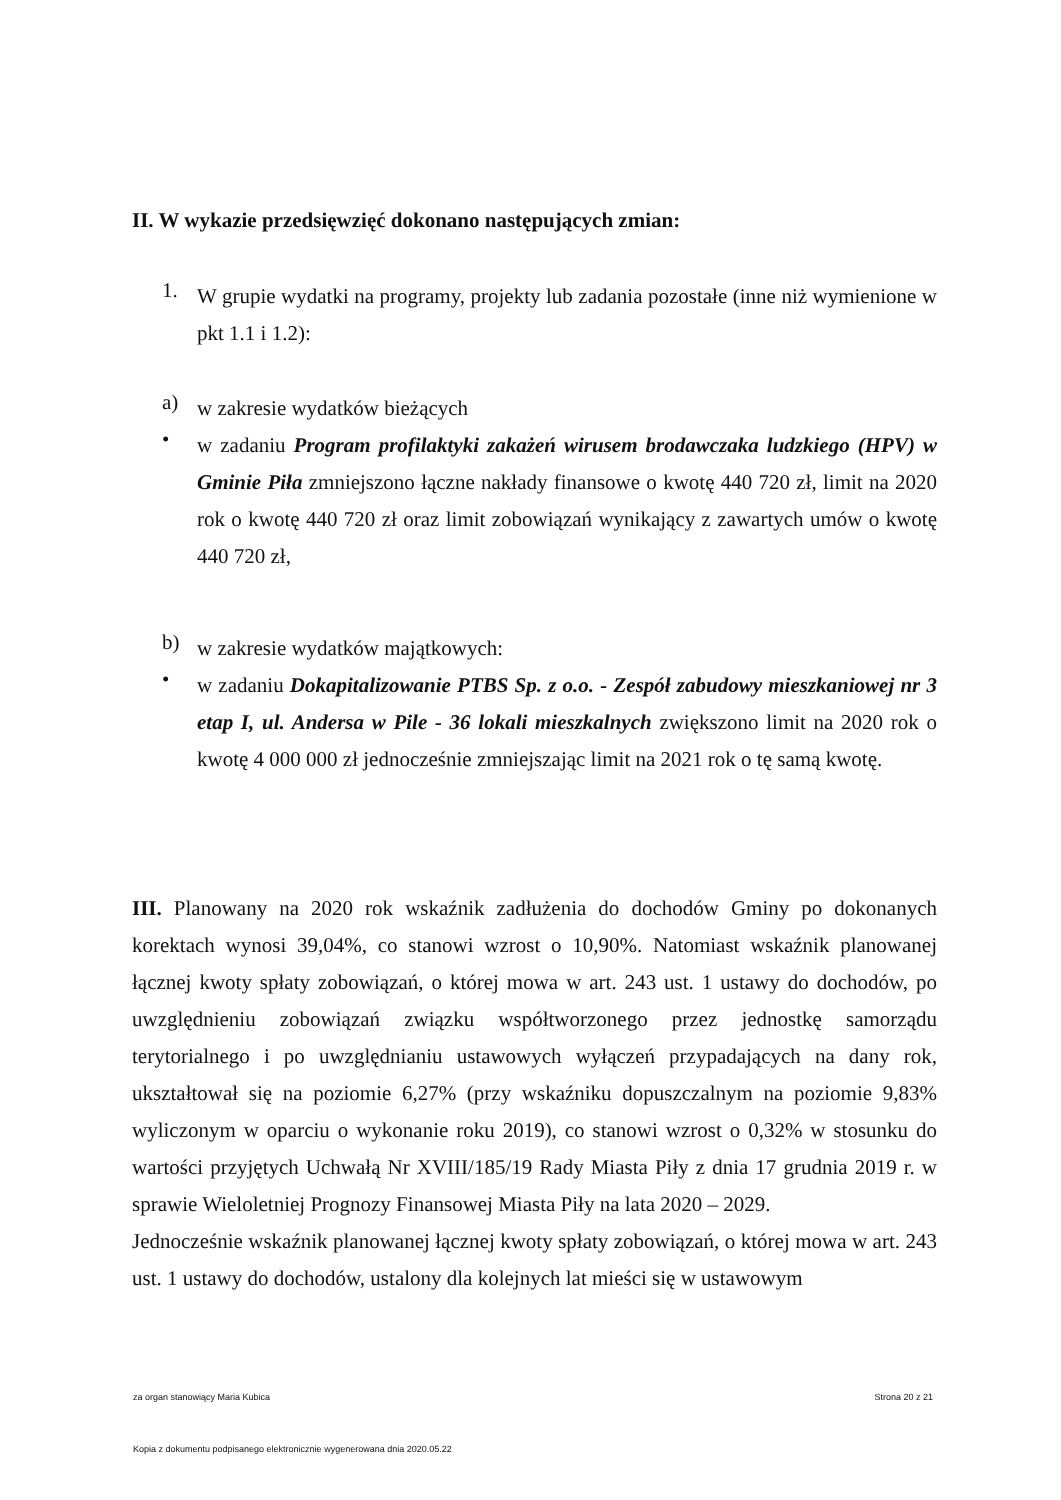II. W wykazie przedsięwzięć dokonano następujących zmian:
1.
W grupie wydatki na programy, projekty lub zadania pozostałe (inne niż wymienione w pkt 1.1 i 1.2):
a)
w zakresie wydatków bieżących
•
w zadaniu Program profilaktyki zakażeń wirusem brodawczaka ludzkiego (HPV) w Gminie Piła zmniejszono łączne nakłady finansowe o kwotę 440 720 zł, limit na 2020 rok o kwotę 440 720 zł oraz limit zobowiązań wynikający z zawartych umów o kwotę 440 720 zł,
b)
w zakresie wydatków majątkowych:
•
w zadaniu Dokapitalizowanie PTBS Sp. z o.o. - Zespół zabudowy mieszkaniowej nr 3 etap I, ul. Andersa w Pile - 36 lokali mieszkalnych zwiększono limit na 2020 rok o kwotę 4 000 000 zł jednocześnie zmniejszając limit na 2021 rok o tę samą kwotę.
III. Planowany na 2020 rok wskaźnik zadłużenia do dochodów Gminy po dokonanych korektach wynosi 39,04%, co stanowi wzrost o 10,90%. Natomiast wskaźnik planowanej łącznej kwoty spłaty zobowiązań, o której mowa w art. 243 ust. 1 ustawy do dochodów, po uwzględnieniu zobowiązań związku współtworzonego przez jednostkę samorządu terytorialnego i po uwzględnianiu ustawowych wyłączeń przypadających na dany rok, ukształtował się na poziomie 6,27% (przy wskaźniku dopuszczalnym na poziomie 9,83% wyliczonym w oparciu o wykonanie roku 2019), co stanowi wzrost o 0,32% w stosunku do wartości przyjętych Uchwałą Nr XVIII/185/19 Rady Miasta Piły z dnia 17 grudnia 2019 r. w sprawie Wieloletniej Prognozy Finansowej Miasta Piły na lata 2020 – 2029.
Jednocześnie wskaźnik planowanej łącznej kwoty spłaty zobowiązań, o której mowa w art. 243 ust. 1 ustawy do dochodów, ustalony dla kolejnych lat mieści się w ustawowym
za organ stanowiący Maria Kubica
Strona 20 z 21
Kopia z dokumentu podpisanego elektronicznie wygenerowana dnia 2020.05.22